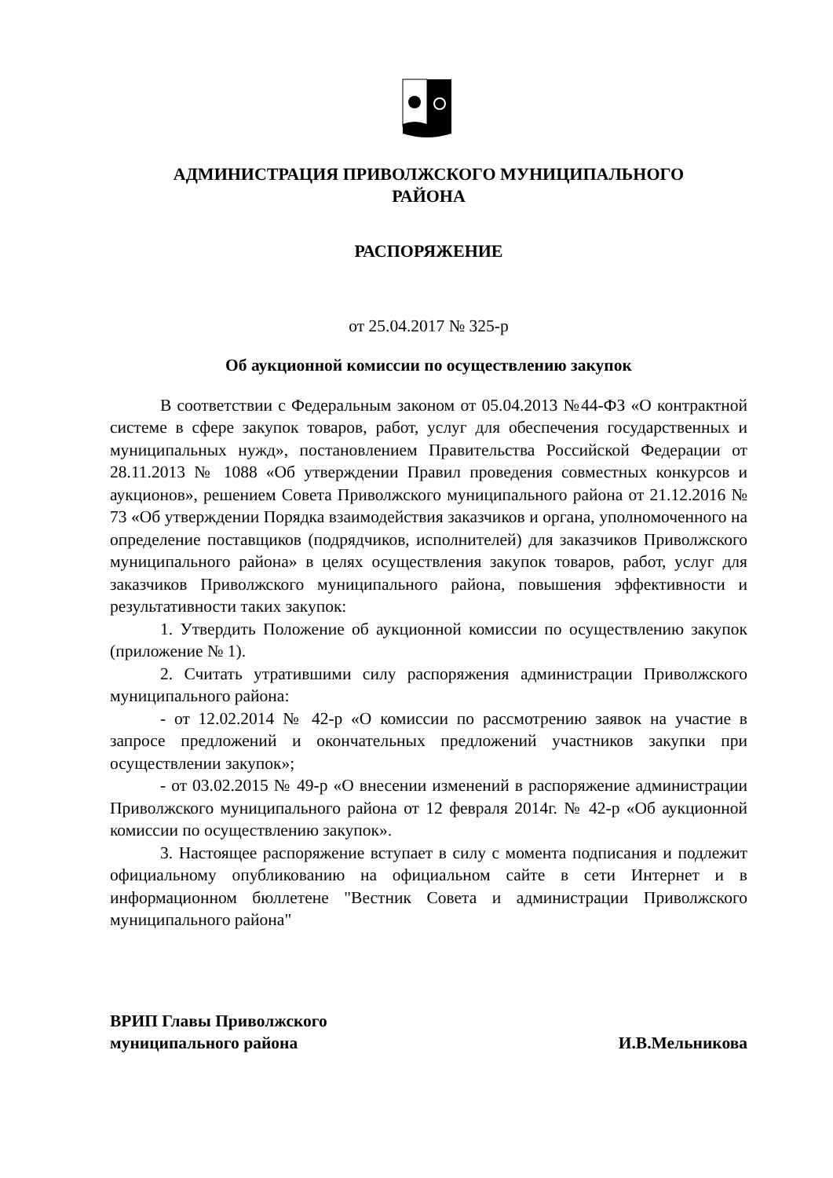АДМИНИСТРАЦИЯ ПРИВОЛЖСКОГО МУНИЦИПАЛЬНОГО
РАЙОНА
РАСПОРЯЖЕНИЕ
от 25.04.2017 № 325-р
Об аукционной комиссии по осуществлению закупок
В соответствии с Федеральным законом от 05.04.2013 №44-ФЗ «О контрактной системе в сфере закупок товаров, работ, услуг для обеспечения государственных и муниципальных нужд», постановлением Правительства Российской Федерации от 28.11.2013 № 1088 «Об утверждении Правил проведения совместных конкурсов и аукционов», решением Совета Приволжского муниципального района от 21.12.2016 № 73 «Об утверждении Порядка взаимодействия заказчиков и органа, уполномоченного на определение поставщиков (подрядчиков, исполнителей) для заказчиков Приволжского муниципального района» в целях осуществления закупок товаров, работ, услуг для заказчиков Приволжского муниципального района, повышения эффективности и результативности таких закупок:
1. Утвердить Положение об аукционной комиссии по осуществлению закупок (приложение № 1).
2. Считать утратившими силу распоряжения администрации Приволжского муниципального района:
- от 12.02.2014 № 42-р «О комиссии по рассмотрению заявок на участие в запросе предложений и окончательных предложений участников закупки при осуществлении закупок»;
- от 03.02.2015 № 49-р «О внесении изменений в распоряжение администрации Приволжского муниципального района от 12 февраля 2014г. № 42-р «Об аукционной комиссии по осуществлению закупок».
3. Настоящее распоряжение вступает в силу с момента подписания и подлежит официальному опубликованию на официальном сайте в сети Интернет и в информационном бюллетене "Вестник Совета и администрации Приволжского муниципального района"
ВРИП Главы Приволжского
муниципального района
И.В.Мельникова